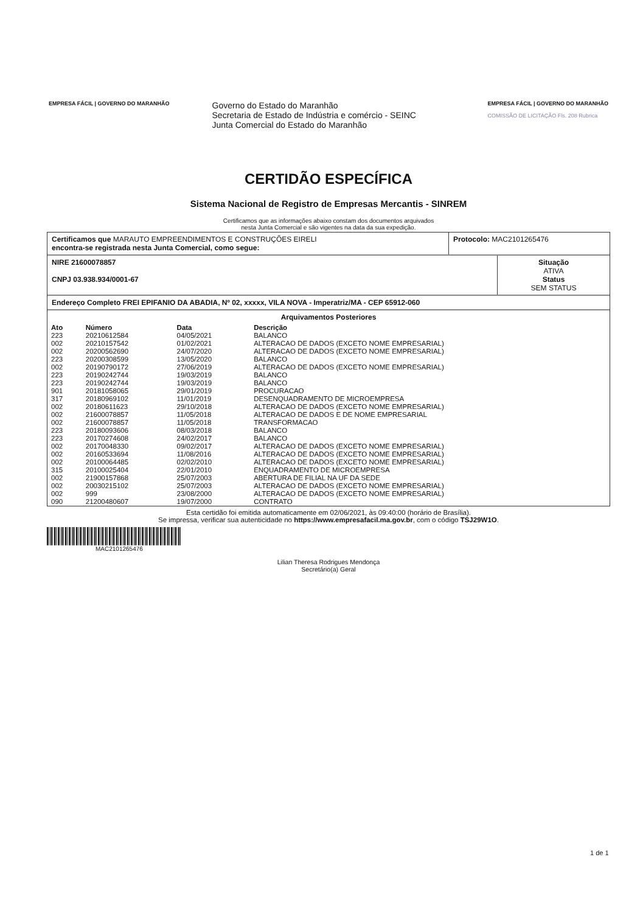EMPRESA FÁCIL | GOVERNO DO MARANHÃO
Governo do Estado do Maranhão
Secretaria de Estado de Indústria e comércio - SEINC
Junta Comercial do Estado do Maranhão
EMPRESA FÁCIL | GOVERNO DO MARANHÃO
COMISSÃO DE LICITAÇÃO Fls. 208 Rubrica
CERTIDÃO ESPECÍFICA
Sistema Nacional de Registro de Empresas Mercantis - SINREM
Certificamos que as informações abaixo constam dos documentos arquivados
nesta Junta Comercial e são vigentes na data da sua expedição.
Certificamos que MARAUTO EMPREENDIMENTOS E CONSTRUÇÕES EIRELI
encontra-se registrada nesta Junta Comercial, como segue:
Protocolo: MAC2101265476
NIRE 21600078857
CNPJ 03.938.934/0001-67
Situação
ATIVA
Status
SEM STATUS
Endereço Completo FREI EPIFANIO DA ABADIA, Nº 02, xxxxx, VILA NOVA - Imperatriz/MA - CEP 65912-060
Arquivamentos Posteriores
| Ato | Número | Data | Descrição |
| --- | --- | --- | --- |
| 223 | 20210612584 | 04/05/2021 | BALANCO |
| 002 | 20210157542 | 01/02/2021 | ALTERACAO DE DADOS (EXCETO NOME EMPRESARIAL) |
| 002 | 20200562690 | 24/07/2020 | ALTERACAO DE DADOS (EXCETO NOME EMPRESARIAL) |
| 223 | 20200308599 | 13/05/2020 | BALANCO |
| 002 | 20190790172 | 27/06/2019 | ALTERACAO DE DADOS (EXCETO NOME EMPRESARIAL) |
| 223 | 20190242744 | 19/03/2019 | BALANCO |
| 223 | 20190242744 | 19/03/2019 | BALANCO |
| 901 | 20181058065 | 29/01/2019 | PROCURACAO |
| 317 | 20180969102 | 11/01/2019 | DESENQUADRAMENTO DE MICROEMPRESA |
| 002 | 20180611623 | 29/10/2018 | ALTERACAO DE DADOS (EXCETO NOME EMPRESARIAL) |
| 002 | 21600078857 | 11/05/2018 | ALTERACAO DE DADOS E DE NOME EMPRESARIAL |
| 002 | 21600078857 | 11/05/2018 | TRANSFORMACAO |
| 223 | 20180093606 | 08/03/2018 | BALANCO |
| 223 | 20170274608 | 24/02/2017 | BALANCO |
| 002 | 20170048330 | 09/02/2017 | ALTERACAO DE DADOS (EXCETO NOME EMPRESARIAL) |
| 002 | 20160533694 | 11/08/2016 | ALTERACAO DE DADOS (EXCETO NOME EMPRESARIAL) |
| 002 | 20100064485 | 02/02/2010 | ALTERACAO DE DADOS (EXCETO NOME EMPRESARIAL) |
| 315 | 20100025404 | 22/01/2010 | ENQUADRAMENTO DE MICROEMPRESA |
| 002 | 21900157868 | 25/07/2003 | ABERTURA DE FILIAL NA UF DA SEDE |
| 002 | 20030215102 | 25/07/2003 | ALTERACAO DE DADOS (EXCETO NOME EMPRESARIAL) |
| 002 | 999 | 23/08/2000 | ALTERACAO DE DADOS (EXCETO NOME EMPRESARIAL) |
| 090 | 21200480607 | 19/07/2000 | CONTRATO |
Esta certidão foi emitida automaticamente em 02/06/2021, às 09:40:00 (horário de Brasília).
Se impressa, verificar sua autenticidade no https://www.empresafacil.ma.gov.br, com o código TSJ29W1O.
MAC2101265476
Lilian Theresa Rodrigues Mendonça
Secretário(a) Geral
1 de 1